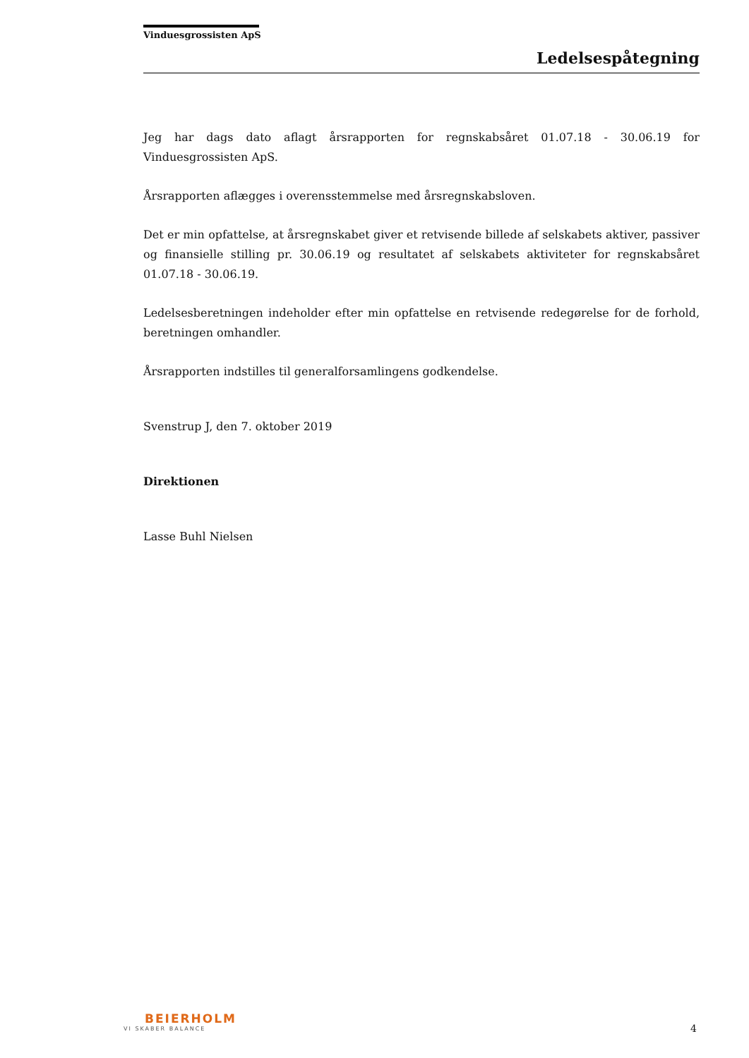Vinduesgrossisten ApS
Ledelsespåtegning
Jeg har dags dato aflagt årsrapporten for regnskabsåret 01.07.18 - 30.06.19 for Vinduesgrossisten ApS.
Årsrapporten aflægges i overensstemmelse med årsregnskabsloven.
Det er min opfattelse, at årsregnskabet giver et retvisende billede af selskabets aktiver, passiver og finansielle stilling pr. 30.06.19 og resultatet af selskabets aktiviteter for regnskabsåret 01.07.18 - 30.06.19.
Ledelsesberetningen indeholder efter min opfattelse en retvisende redegørelse for de forhold, beretningen omhandler.
Årsrapporten indstilles til generalforsamlingens godkendelse.
Svenstrup J, den 7. oktober 2019
Direktionen
Lasse Buhl Nielsen
BEIERHOLM
VI SKABER BALANCE
4